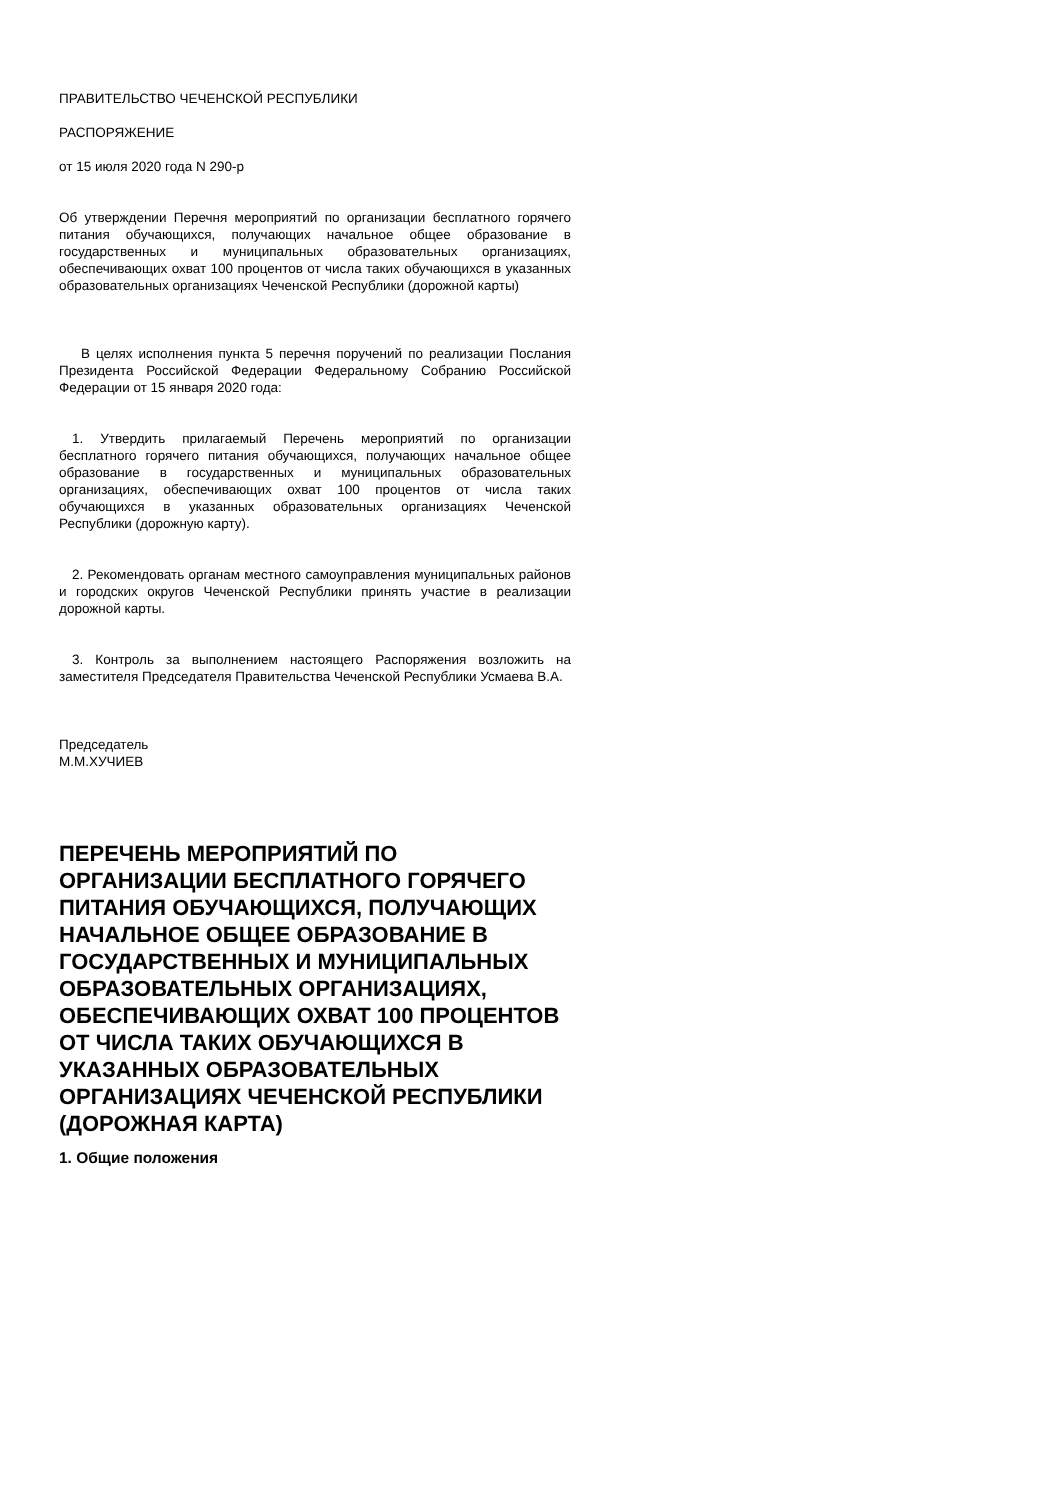ПРАВИТЕЛЬСТВО ЧЕЧЕНСКОЙ РЕСПУБЛИКИ
РАСПОРЯЖЕНИЕ
от 15 июля 2020 года N 290-р
Об утверждении Перечня мероприятий по организации бесплатного горячего питания обучающихся, получающих начальное общее образование в государственных и муниципальных образовательных организациях, обеспечивающих охват 100 процентов от числа таких обучающихся в указанных образовательных организациях Чеченской Республики (дорожной карты)
В целях исполнения пункта 5 перечня поручений по реализации Послания Президента Российской Федерации Федеральному Собранию Российской Федерации от 15 января 2020 года:
1. Утвердить прилагаемый Перечень мероприятий по организации бесплатного горячего питания обучающихся, получающих начальное общее образование в государственных и муниципальных образовательных организациях, обеспечивающих охват 100 процентов от числа таких обучающихся в указанных образовательных организациях Чеченской Республики (дорожную карту).
2. Рекомендовать органам местного самоуправления муниципальных районов и городских округов Чеченской Республики принять участие в реализации дорожной карты.
3. Контроль за выполнением настоящего Распоряжения возложить на заместителя Председателя Правительства Чеченской Республики Усмаева В.А.
Председатель
М.М.ХУЧИЕВ
ПЕРЕЧЕНЬ МЕРОПРИЯТИЙ ПО ОРГАНИЗАЦИИ БЕСПЛАТНОГО ГОРЯЧЕГО ПИТАНИЯ ОБУЧАЮЩИХСЯ, ПОЛУЧАЮЩИХ НАЧАЛЬНОЕ ОБЩЕЕ ОБРАЗОВАНИЕ В ГОСУДАРСТВЕННЫХ И МУНИЦИПАЛЬНЫХ ОБРАЗОВАТЕЛЬНЫХ ОРГАНИЗАЦИЯХ, ОБЕСПЕЧИВАЮЩИХ ОХВАТ 100 ПРОЦЕНТОВ ОТ ЧИСЛА ТАКИХ ОБУЧАЮЩИХСЯ В УКАЗАННЫХ ОБРАЗОВАТЕЛЬНЫХ ОРГАНИЗАЦИЯХ ЧЕЧЕНСКОЙ РЕСПУБЛИКИ (ДОРОЖНАЯ КАРТА)
1. Общие положения